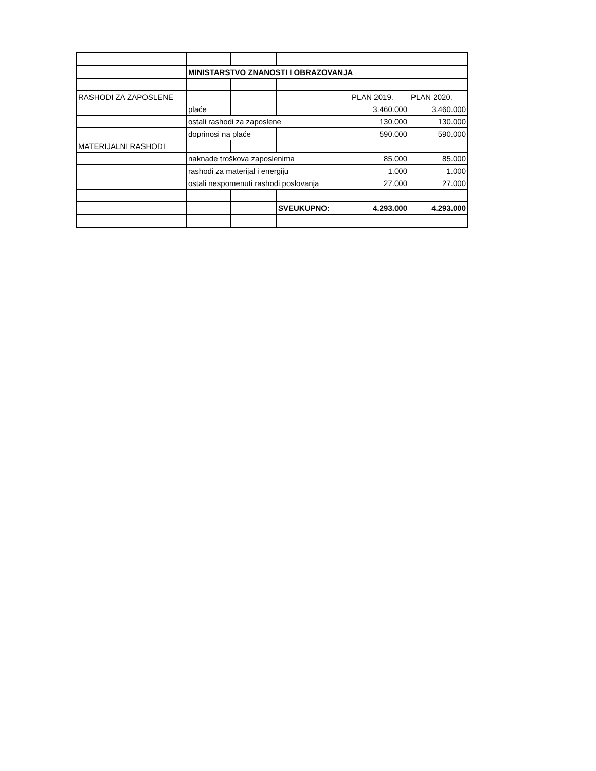| | MINISTARSTVO ZNANOSTI I OBRAZOVANJA | | | | |
| RASHODI ZA ZAPOSLENE | | | | PLAN 2019. | PLAN 2020. |
| | plaće | | | 3.460.000 | 3.460.000 |
| | ostali rashodi za zaposlene | | | 130.000 | 130.000 |
| | doprinosi na plaće | | | 590.000 | 590.000 |
| MATERIJALNI RASHODI | | | | | |
| | naknade troškova zaposlenima | | | 85.000 | 85.000 |
| | rashodi za materijal i energiju | | | 1.000 | 1.000 |
| | ostali nespomenuti rashodi poslovanja | | | 27.000 | 27.000 |
| | | | SVEUKUPNO: | 4.293.000 | 4.293.000 |